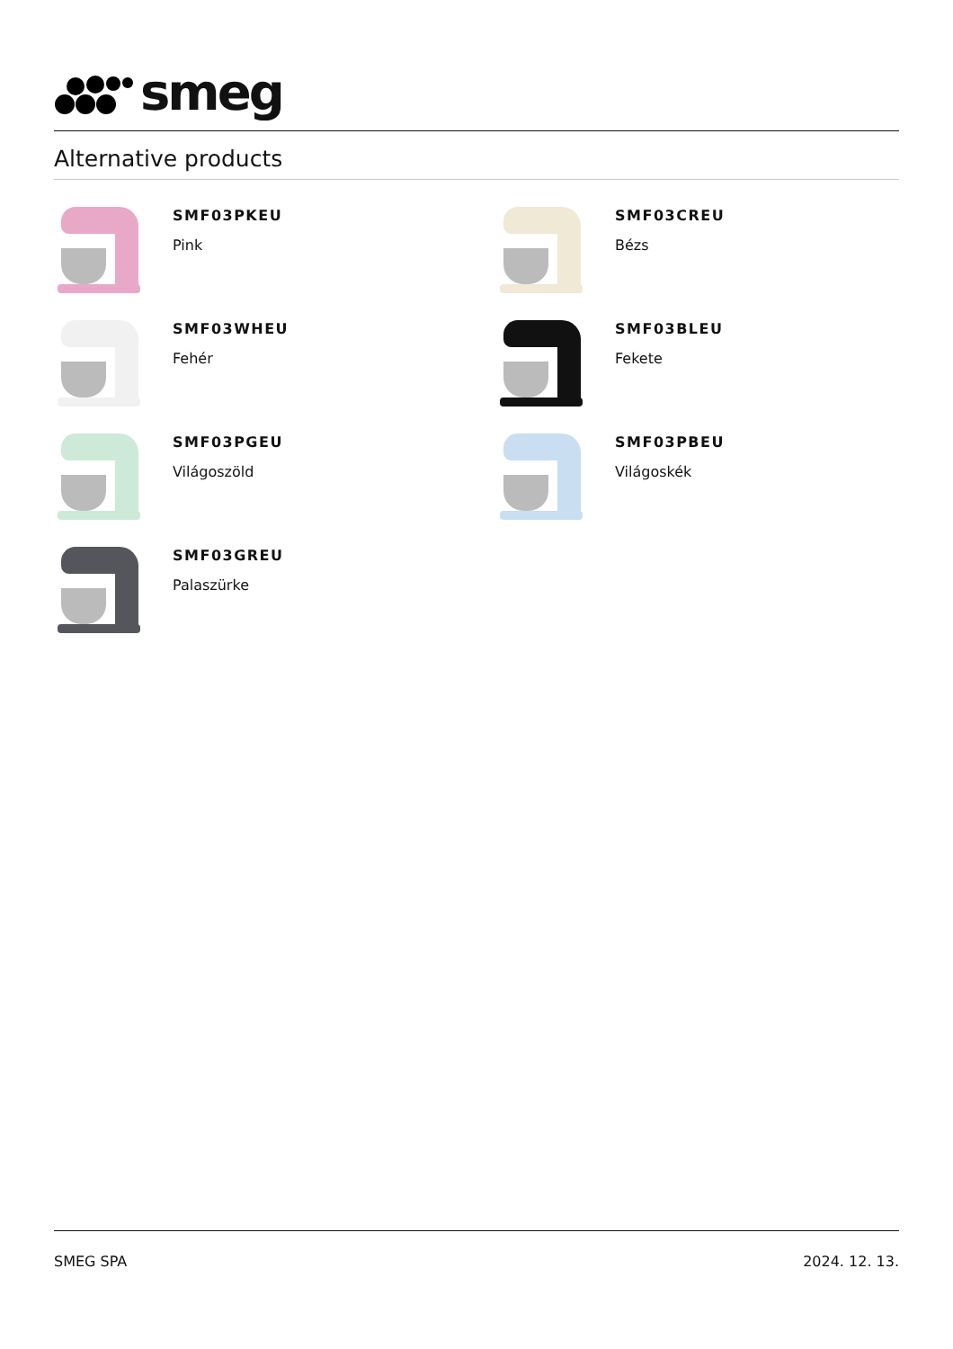smeg
Alternative products
SMF03PKEU
Pink
SMF03CREU
Bézs
SMF03WHEU
Fehér
SMF03BLEU
Fekete
SMF03PGEU
Világoszöld
SMF03PBEU
Világoskék
SMF03GREU
Palaszürke
SMEG SPA 2024. 12. 13.